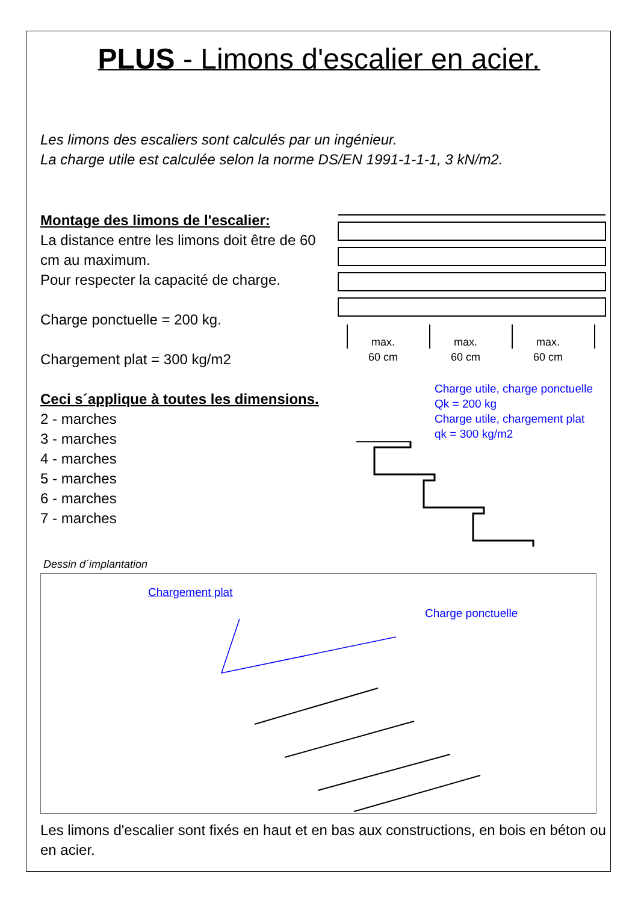PLUS - Limons d'escalier en acier.
Les limons des escaliers sont calculés par un ingénieur.
La charge utile est calculée selon la norme DS/EN 1991-1-1-1, 3 kN/m2.
Montage des limons de l'escalier:
La distance entre les limons doit être de 60 cm au maximum.
Pour respecter la capacité de charge.
Charge ponctuelle = 200 kg.
Chargement plat = 300 kg/m2
Ceci s´applique à toutes les dimensions.
2 - marches
3 - marches
4 - marches
5 - marches
6 - marches
7 - marches
max.
60 cm
max.
60 cm
max.
60 cm
Charge utile, charge ponctuelle
Qk = 200 kg
Charge utile, chargement plat
qk = 300 kg/m2
Dessin d´implantation
Chargement plat
Charge ponctuelle
Les limons d'escalier sont fixés en haut et en bas aux constructions, en bois en béton ou en acier.